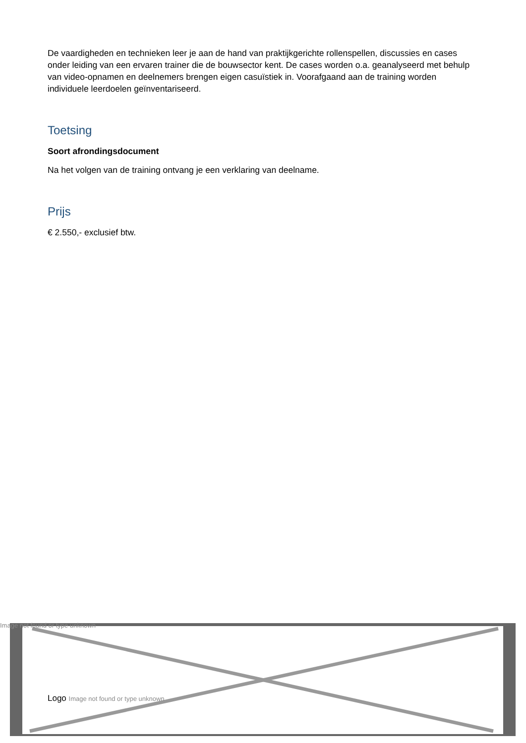De vaardigheden en technieken leer je aan de hand van praktijkgerichte rollenspellen, discussies en cases onder leiding van een ervaren trainer die de bouwsector kent. De cases worden o.a. geanalyseerd met behulp van video-opnamen en deelnemers brengen eigen casuïstiek in. Voorafgaand aan de training worden individuele leerdoelen geïnventariseerd.
Toetsing
Soort afrondingsdocument
Na het volgen van de training ontvang je een verklaring van deelname.
Prijs
€ 2.550,- exclusief btw.
Image not found or type unknown
Logo Image not found or type unknown